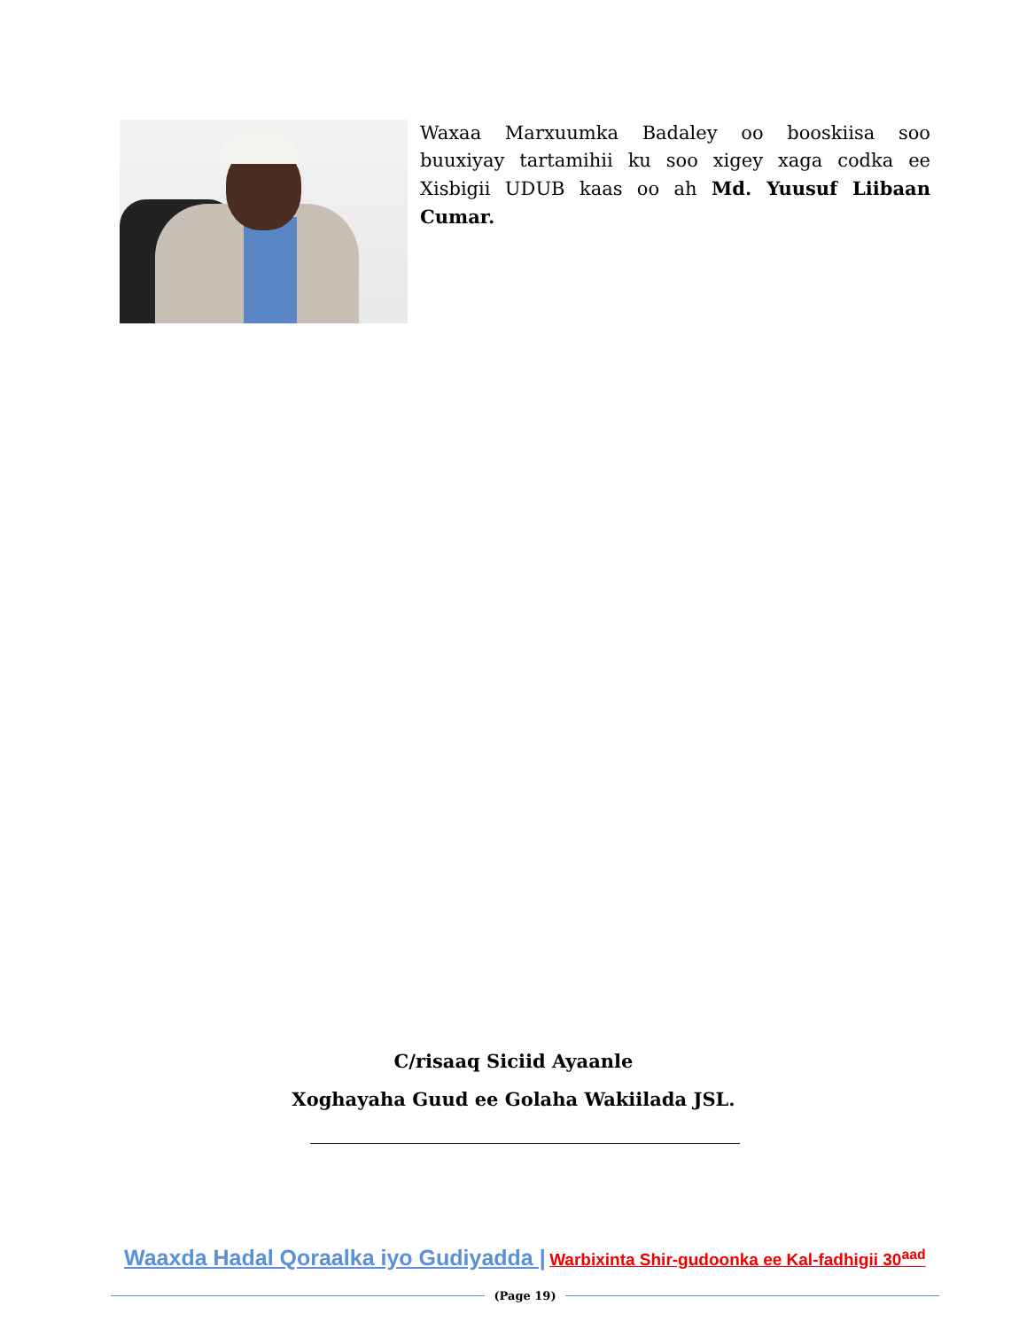Waxaa Marxuumka Badaley oo booskiisa soo buuxiyay tartamihii ku soo xigey xaga codka ee Xisbigii UDUB kaas oo ah Md. Yuusuf Liibaan Cumar.
C/risaaq Siciid Ayaanle
Xoghayaha Guud ee Golaha Wakiilada JSL.
Waaxda Hadal Qoraalka iyo Gudiyadda | Warbixinta Shir-gudoonka ee Kal-fadhigii 30<sup>aad</sup>
(Page 19)